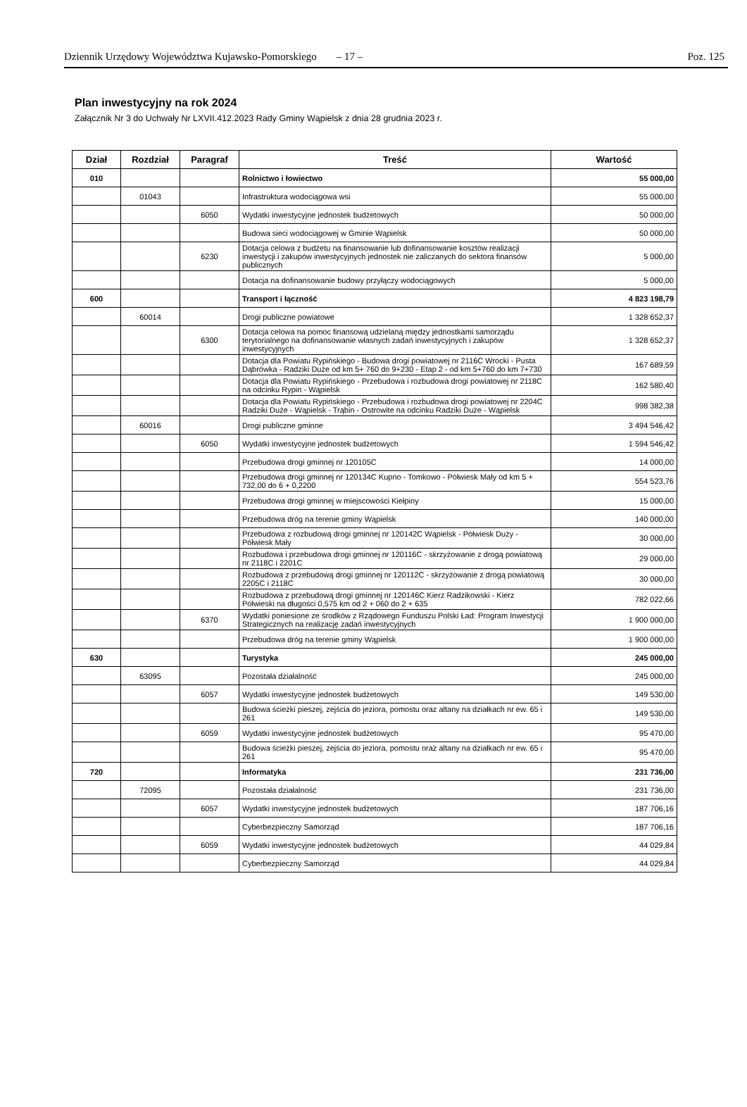Dziennik Urzędowy Województwa Kujawsko-Pomorskiego – 17 – Poz. 125
Plan inwestycyjny na rok 2024
Załącznik Nr 3 do Uchwały Nr LXVII.412.2023 Rady Gminy Wąpielsk z dnia 28 grudnia 2023 r.
| Dział | Rozdział | Paragraf | Treść | Wartość |
| --- | --- | --- | --- | --- |
| 010 | | | Rolnictwo i łowiectwo | 55 000,00 |
| | 01043 | | Infrastruktura wodociągowa wsi | 55 000,00 |
| | | 6050 | Wydatki inwestycyjne jednostek budżetowych | 50 000,00 |
| | | | Budowa sieci wodociągowej w Gminie Wąpielsk | 50 000,00 |
| | | 6230 | Dotacja celowa z budżetu na finansowanie lub dofinansowanie kosztów realizacji inwestycji i zakupów inwestycyjnych jednostek nie zaliczanych do sektora finansów publicznych | 5 000,00 |
| | | | Dotacja na dofinansowanie budowy przyłączy wodociągowych | 5 000,00 |
| 600 | | | Transport i łączność | 4 823 198,79 |
| | 60014 | | Drogi publiczne powiatowe | 1 328 652,37 |
| | | 6300 | Dotacja celowa na pomoc finansową udzielaną między jednostkami samorządu terytorialnego na dofinansowanie własnych zadań inwestycyjnych i zakupów inwestycyjnych | 1 328 652,37 |
| | | | Dotacja dla Powiatu Rypińskiego - Budowa drogi powiatowej nr 2116C Wrocki - Pusta Dąbrówka - Radziki Duże od km 5+ 760 do 9+230 - Etap 2 - od km 5+760 do km 7+730 | 167 689,59 |
| | | | Dotacja dla Powiatu Rypińskiego - Przebudowa i rozbudowa drogi powiatowej nr 2118C na odcinku Rypin - Wąpielsk | 162 580,40 |
| | | | Dotacja dla Powiatu Rypińskiego - Przebudowa i rozbudowa drogi powiatowej nr 2204C Radziki Duże - Wąpielsk - Trąbin - Ostrowite na odcinku Radziki Duże - Wąpielsk | 998 382,38 |
| | 60016 | | Drogi publiczne gminne | 3 494 546,42 |
| | | 6050 | Wydatki inwestycyjne jednostek budżetowych | 1 594 546,42 |
| | | | Przebudowa drogi gminnej nr 120105C | 14 000,00 |
| | | | Przebudowa drogi gminnej nr 120134C Kupno - Tomkowo - Półwiesk Mały od km 5 + 732,00 do 6 + 0,2200 | 554 523,76 |
| | | | Przebudowa drogi gminnej w miejscowości Kiełpiny | 15 000,00 |
| | | | Przebudowa dróg na terenie gminy Wąpielsk | 140 000,00 |
| | | | Przebudowa z rozbudową drogi gminnej nr 120142C Wąpielsk - Półwiesk Duży - Półwiesk Mały | 30 000,00 |
| | | | Rozbudowa i przebudowa drogi gminnej nr 120116C - skrzyżowanie z drogą powiatową nr 2118C i 2201C | 29 000,00 |
| | | | Rozbudowa z przebudową drogi gminnej nr 120112C - skrzyżowanie z drogą powiatową 2205C i 2118C | 30 000,00 |
| | | | Rozbudowa z przebudową drogi gminnej nr 120146C Kierz Radzikowski - Kierz Półwieski na długości 0,575 km od 2 + 060 do 2 + 635 | 782 022,66 |
| | | 6370 | Wydatki poniesione ze środków z Rządowego Funduszu Polski Ład: Program Inwestycji Strategicznych na realizację zadań inwestycyjnych | 1 900 000,00 |
| | | | Przebudowa dróg na terenie gminy Wąpielsk | 1 900 000,00 |
| 630 | | | Turystyka | 245 000,00 |
| | 63095 | | Pozostała działalność | 245 000,00 |
| | | 6057 | Wydatki inwestycyjne jednostek budżetowych | 149 530,00 |
| | | | Budowa ścieżki pieszej, zejścia do jeziora, pomostu oraz altany na działkach nr ew. 65 i 261 | 149 530,00 |
| | | 6059 | Wydatki inwestycyjne jednostek budżetowych | 95 470,00 |
| | | | Budowa ścieżki pieszej, zejścia do jeziora, pomostu oraz altany na działkach nr ew. 65 i 261 | 95 470,00 |
| 720 | | | Informatyka | 231 736,00 |
| | 72095 | | Pozostała działalność | 231 736,00 |
| | | 6057 | Wydatki inwestycyjne jednostek budżetowych | 187 706,16 |
| | | | Cyberbezpieczny Samorząd | 187 706,16 |
| | | 6059 | Wydatki inwestycyjne jednostek budżetowych | 44 029,84 |
| | | | Cyberbezpieczny Samorząd | 44 029,84 |